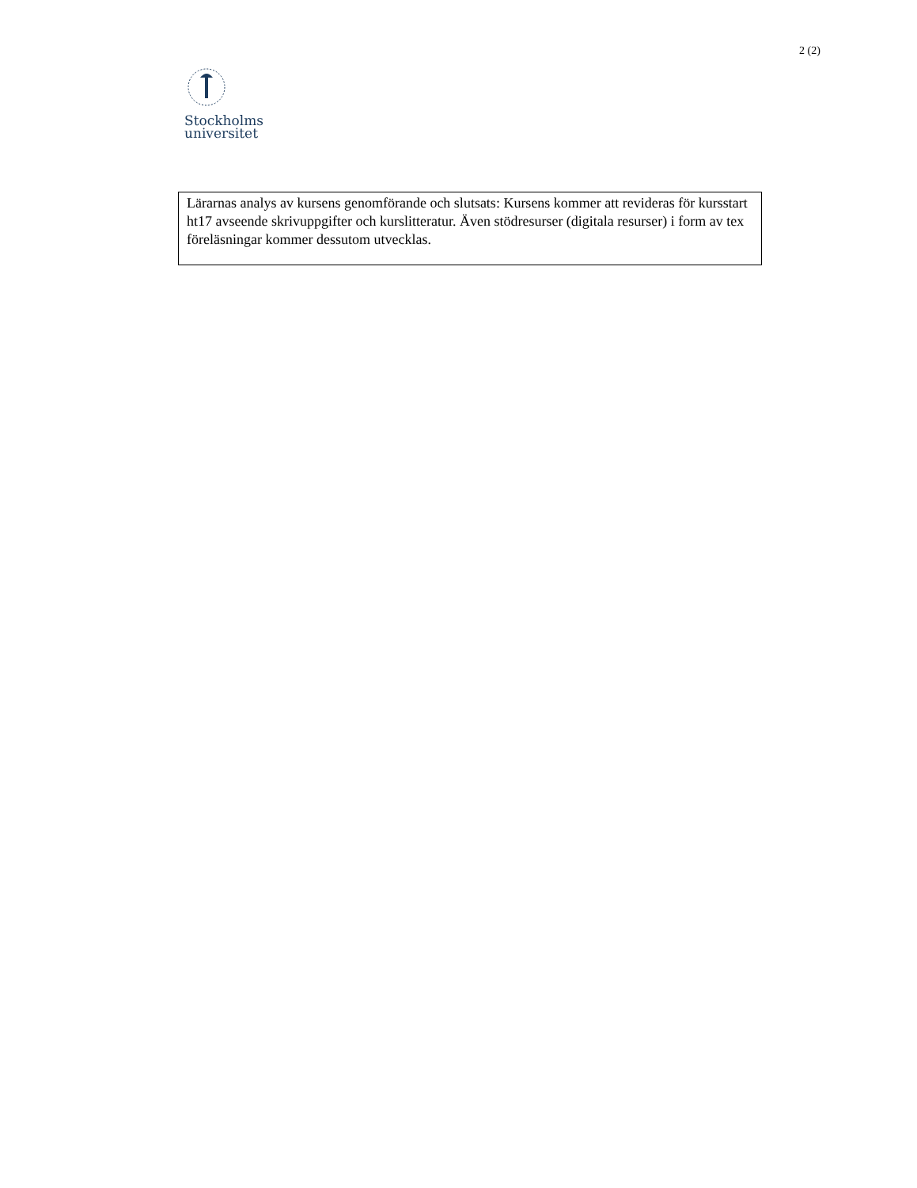2 (2)
Stockholms
universitet
Lärarnas analys av kursens genomförande och slutsats: Kursens kommer att revideras för kursstart ht17 avseende skrivuppgifter och kurslitteratur. Även stödresurser (digitala resurser) i form av tex föreläsningar kommer dessutom utvecklas.